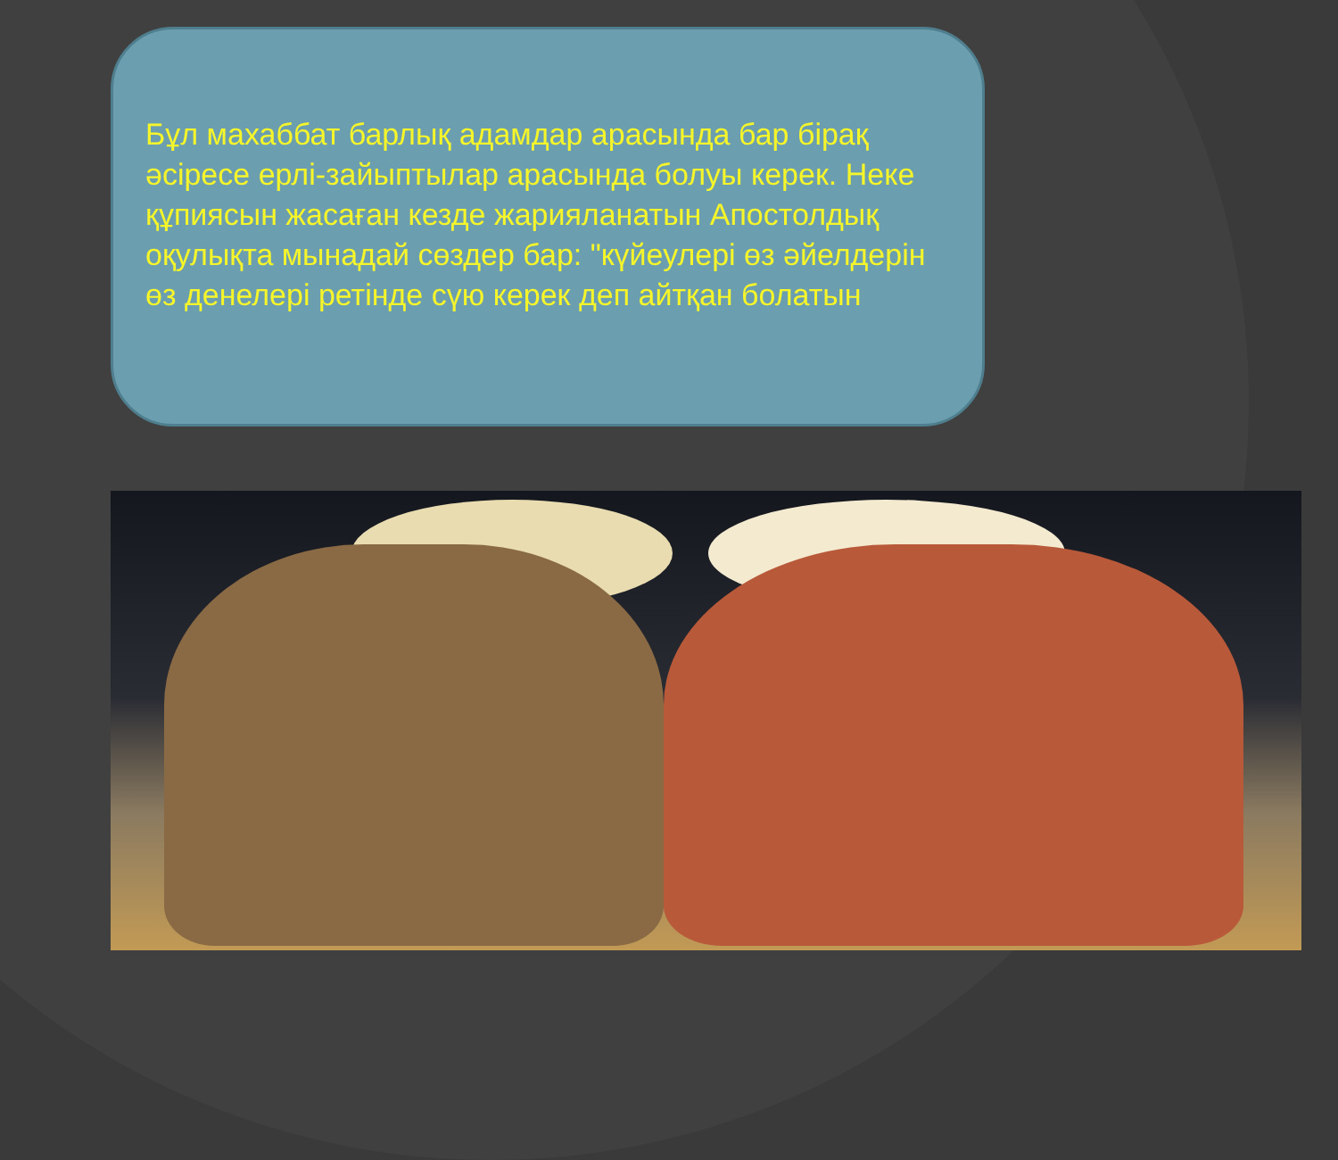Бұл махаббат барлық адамдар арасында бар бірақ әсіресе ерлі-зайыптылар арасында болуы керек. Неке құпиясын жасаған кезде жарияланатын Апостолдық оқулықта мынадай сөздер бар: "күйеулері өз әйелдерін өз денелері ретінде сүю керек деп айтқан болатын